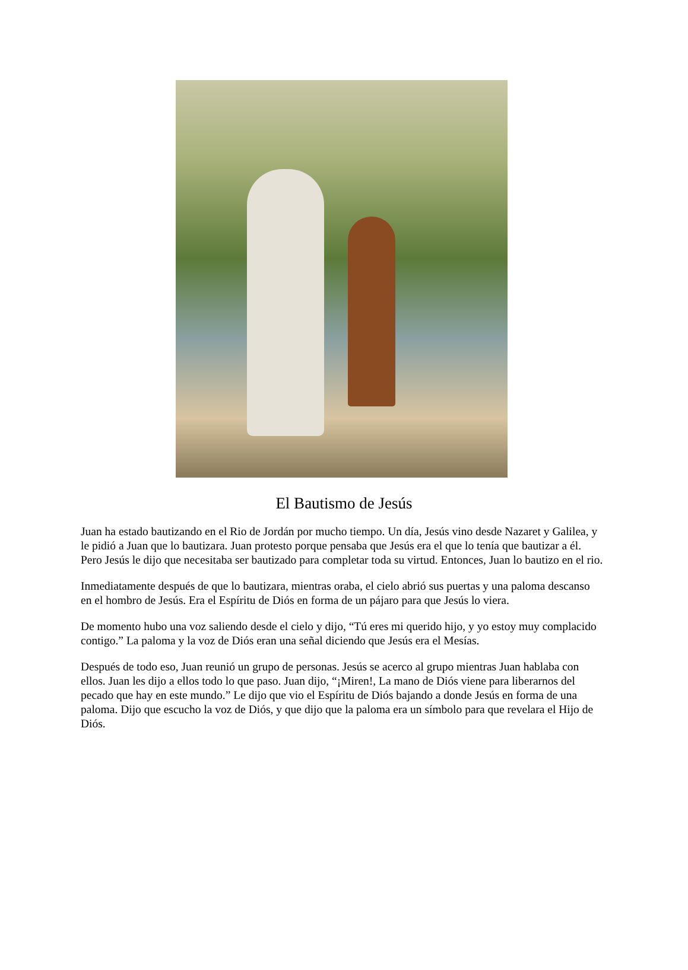El Bautismo de Jesús
Juan ha estado bautizando en el Rio de Jordán por mucho tiempo. Un día, Jesús vino desde Nazaret y Galilea, y le pidió a Juan que lo bautizara. Juan protesto porque pensaba que Jesús era el que lo tenía que bautizar a él. Pero Jesús le dijo que necesitaba ser bautizado para completar toda su virtud. Entonces, Juan lo bautizo en el rio.
Inmediatamente después de que lo bautizara, mientras oraba, el cielo abrió sus puertas y una paloma descanso en el hombro de Jesús. Era el Espíritu de Diós en forma de un pájaro para que Jesús lo viera.
De momento hubo una voz saliendo desde el cielo y dijo, “Tú eres mi querido hijo, y yo estoy muy complacido contigo.” La paloma y la voz de Diós eran una señal diciendo que Jesús era el Mesías.
Después de todo eso, Juan reunió un grupo de personas. Jesús se acerco al grupo mientras Juan hablaba con ellos. Juan les dijo a ellos todo lo que paso. Juan dijo, “¡Miren!, La mano de Diós viene para liberarnos del pecado que hay en este mundo.” Le dijo que vio el Espíritu de Diós bajando a donde Jesús en forma de una paloma. Dijo que escucho la voz de Diós, y que dijo que la paloma era un símbolo para que revelara el Hijo de Diós.